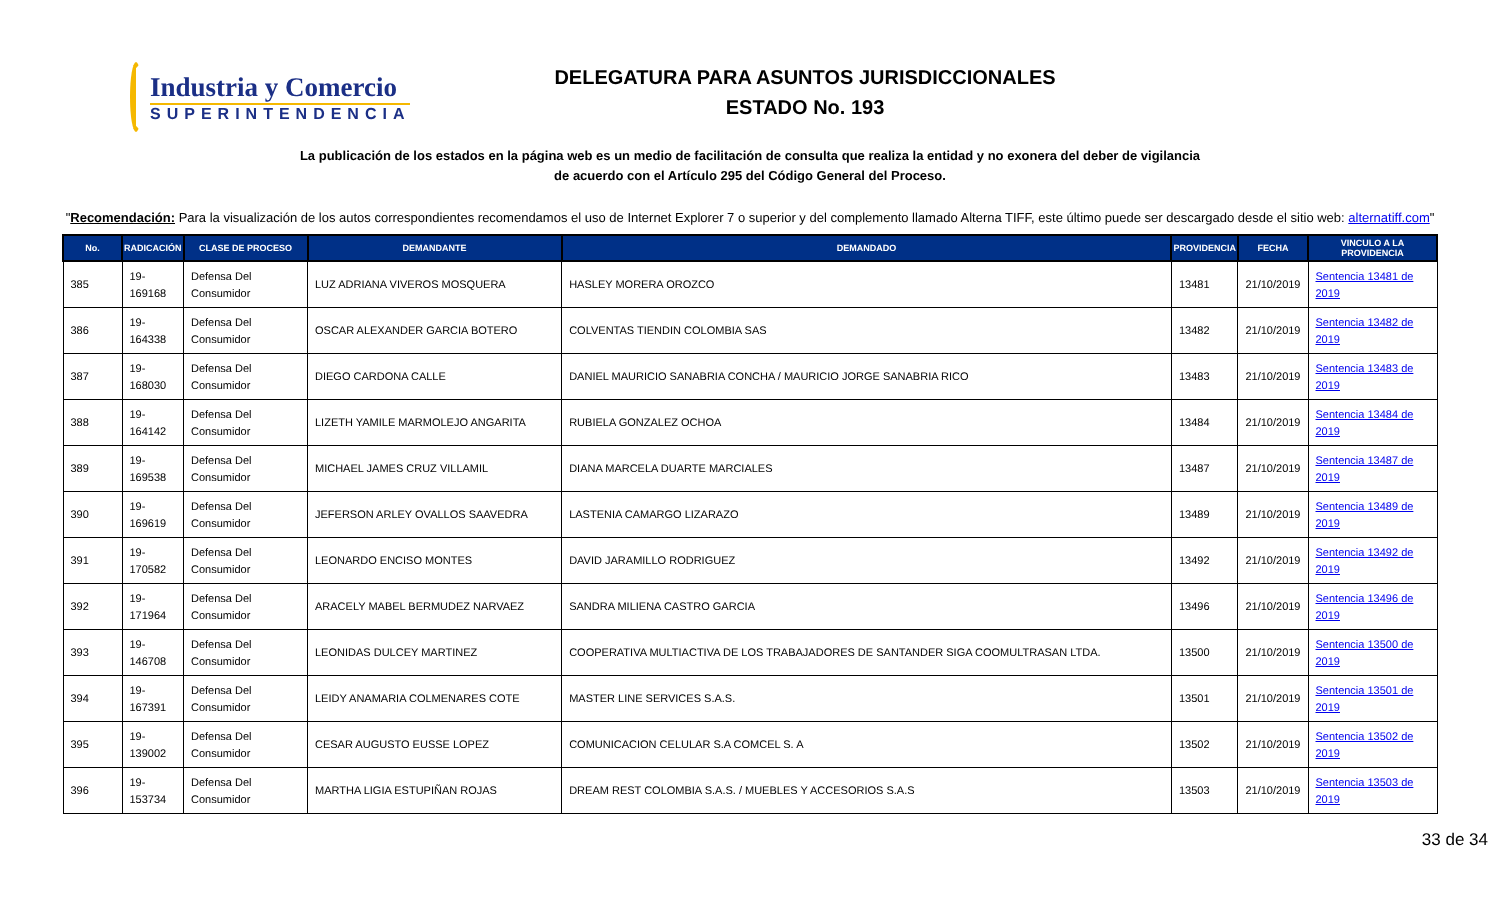Industria y Comercio
SUPERINTENDENCIA
DELEGATURA PARA ASUNTOS JURISDICCIONALES
ESTADO No. 193
La publicación de los estados en la página web es un medio de facilitación de consulta que realiza la entidad y no exonera del deber de vigilancia
de acuerdo con el Artículo 295 del Código General del Proceso.
"Recomendación: Para la visualización de los autos correspondientes recomendamos el uso de Internet Explorer 7 o superior y del complemento llamado Alterna TIFF, este último puede ser descargado desde el sitio web: alternatiff.com"
| No. | RADICACIÓN | CLASE DE PROCESO | DEMANDANTE | DEMANDADO | PROVIDENCIA | FECHA | VINCULO A LA PROVIDENCIA |
| --- | --- | --- | --- | --- | --- | --- | --- |
| 385 | 19-169168 | Defensa Del Consumidor | LUZ ADRIANA VIVEROS MOSQUERA | HASLEY MORERA OROZCO | 13481 | 21/10/2019 | Sentencia 13481 de 2019 |
| 386 | 19-164338 | Defensa Del Consumidor | OSCAR ALEXANDER GARCIA BOTERO | COLVENTAS TIENDIN COLOMBIA SAS | 13482 | 21/10/2019 | Sentencia 13482 de 2019 |
| 387 | 19-168030 | Defensa Del Consumidor | DIEGO CARDONA CALLE | DANIEL MAURICIO SANABRIA CONCHA / MAURICIO JORGE SANABRIA RICO | 13483 | 21/10/2019 | Sentencia 13483 de 2019 |
| 388 | 19-164142 | Defensa Del Consumidor | LIZETH YAMILE MARMOLEJO ANGARITA | RUBIELA GONZALEZ OCHOA | 13484 | 21/10/2019 | Sentencia 13484 de 2019 |
| 389 | 19-169538 | Defensa Del Consumidor | MICHAEL JAMES CRUZ VILLAMIL | DIANA MARCELA DUARTE MARCIALES | 13487 | 21/10/2019 | Sentencia 13487 de 2019 |
| 390 | 19-169619 | Defensa Del Consumidor | JEFERSON ARLEY OVALLOS SAAVEDRA | LASTENIA CAMARGO LIZARAZO | 13489 | 21/10/2019 | Sentencia 13489 de 2019 |
| 391 | 19-170582 | Defensa Del Consumidor | LEONARDO ENCISO MONTES | DAVID JARAMILLO RODRIGUEZ | 13492 | 21/10/2019 | Sentencia 13492 de 2019 |
| 392 | 19-171964 | Defensa Del Consumidor | ARACELY MABEL BERMUDEZ NARVAEZ | SANDRA MILIENA CASTRO GARCIA | 13496 | 21/10/2019 | Sentencia 13496 de 2019 |
| 393 | 19-146708 | Defensa Del Consumidor | LEONIDAS DULCEY MARTINEZ | COOPERATIVA MULTIACTIVA DE LOS TRABAJADORES DE SANTANDER SIGA COOMULTRASAN LTDA. | 13500 | 21/10/2019 | Sentencia 13500 de 2019 |
| 394 | 19-167391 | Defensa Del Consumidor | LEIDY ANAMARIA COLMENARES COTE | MASTER LINE SERVICES S.A.S. | 13501 | 21/10/2019 | Sentencia 13501 de 2019 |
| 395 | 19-139002 | Defensa Del Consumidor | CESAR AUGUSTO EUSSE LOPEZ | COMUNICACION CELULAR S.A COMCEL S. A | 13502 | 21/10/2019 | Sentencia 13502 de 2019 |
| 396 | 19-153734 | Defensa Del Consumidor | MARTHA LIGIA ESTUPIÑAN ROJAS | DREAM REST COLOMBIA S.A.S. / MUEBLES Y ACCESORIOS S.A.S | 13503 | 21/10/2019 | Sentencia 13503 de 2019 |
33 de 34